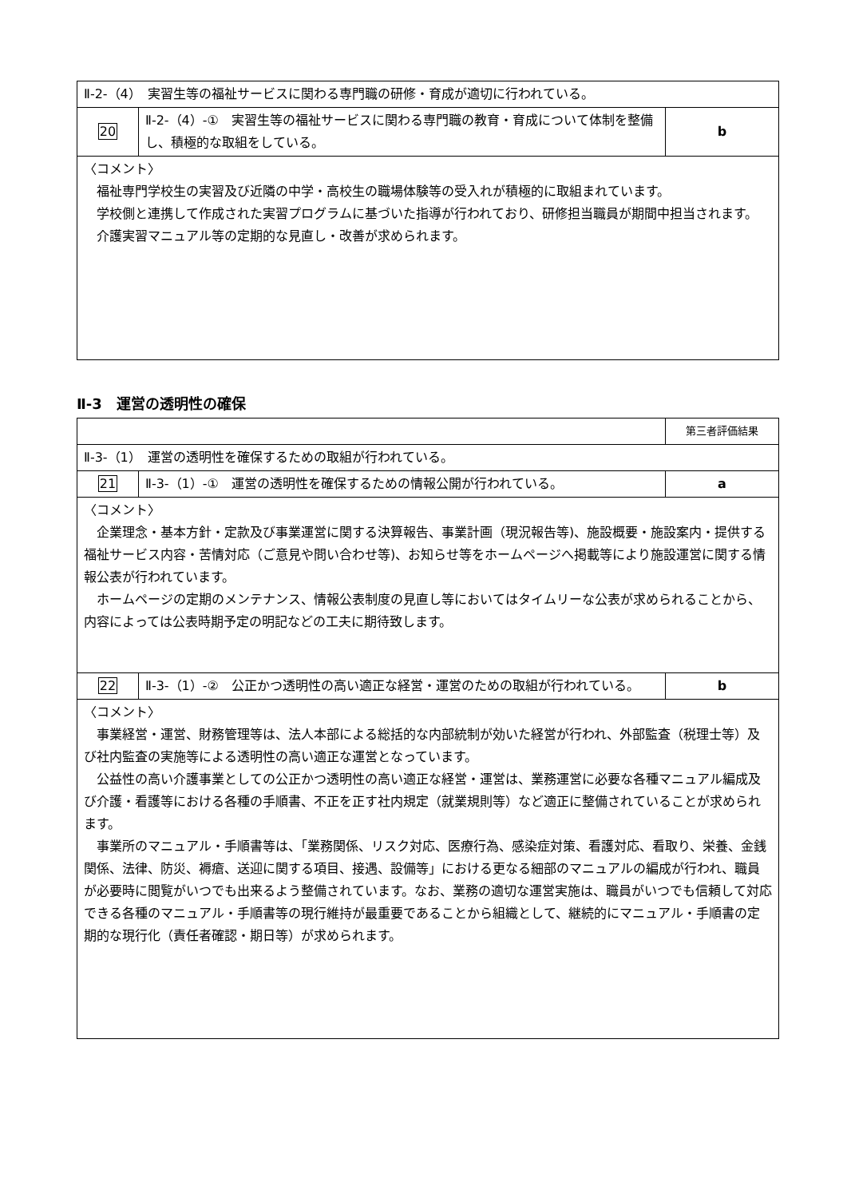| Ⅱ-2-（4） 実習生等の福祉サービスに関わる専門職の研修・育成が適切に行われている。 | | |
| 20 | Ⅱ-2-（4）-① 実習生等の福祉サービスに関わる専門職の教育・育成について体制を整備し、積極的な取組をしている。 | b |
| 〈コメント〉 福祉専門学校生の実習及び近隣の中学・高校生の職場体験等の受入れが積極的に取組まれています。 学校側と連携して作成された実習プログラムに基づいた指導が行われており、研修担当職員が期間中担当されます。 介護実習マニュアル等の定期的な見直し・改善が求められます。 | | |
Ⅱ-3　運営の透明性の確保
| | | 第三者評価結果 |
| Ⅱ-3-（1） 運営の透明性を確保するための取組が行われている。 | | |
| 21 | Ⅱ-3-（1）-① 運営の透明性を確保するための情報公開が行われている。 | a |
| 〈コメント〉 企業理念・基本方針・定款及び事業運営に関する決算報告、事業計画（現況報告等)、施設概要・施設案内・提供する福祉サービス内容・苦情対応（ご意見や問い合わせ等)、お知らせ等をホームページへ掲載等により施設運営に関する情報公表が行われています。 ホームページの定期のメンテナンス、情報公表制度の見直し等においてはタイムリーな公表が求められることから、内容によっては公表時期予定の明記などの工夫に期待致します。 | | |
| 22 | Ⅱ-3-（1）-② 公正かつ透明性の高い適正な経営・運営のための取組が行われている。 | b |
| 〈コメント〉 事業経営・運営、財務管理等は、法人本部による総括的な内部統制が効いた経営が行われ、外部監査（税理士等）及び社内監査の実施等による透明性の高い適正な運営となっています。 公益性の高い介護事業としての公正かつ透明性の高い適正な経営・運営は、業務運営に必要な各種マニュアル編成及び介護・看護等における各種の手順書、不正を正す社内規定（就業規則等）など適正に整備されていることが求められます。 事業所のマニュアル・手順書等は、「業務関係、リスク対応、医療行為、感染症対策、看護対応、看取り、栄養、金銭関係、法律、防災、褥瘡、送迎に関する項目、接遇、設備等」における更なる細部のマニュアルの編成が行われ、職員が必要時に閲覧がいつでも出来るよう整備されています。なお、業務の適切な運営実施は、職員がいつでも信頼して対応できる各種のマニュアル・手順書等の現行維持が最重要であることから組織として、継続的にマニュアル・手順書の定期的な現行化（責任者確認・期日等）が求められます。 | | |